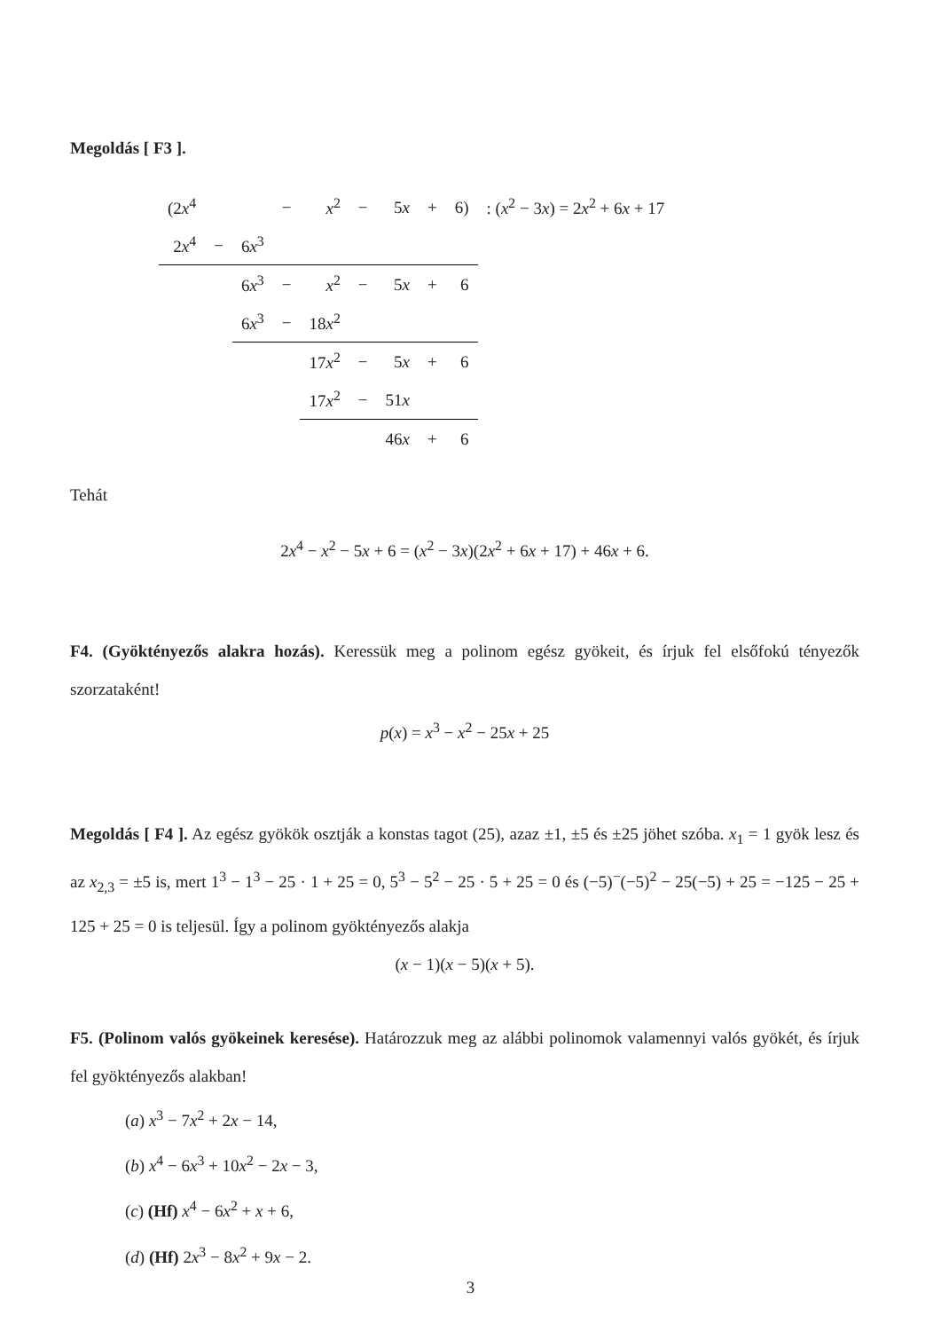Megoldás [ F3 ].
| (2 x<sup>4</sup> | | | − | x<sup>2</sup> | − | 5 x | + | 6) | : ( x<sup>2</sup> − 3 x ) = 2 x<sup>2</sup> + 6 x + 17 |
| 2 x<sup>4</sup> | − | 6 x<sup>3</sup> | | | | | | | |
| | | 6 x<sup>3</sup> | − | x<sup>2</sup> | − | 5 x | + | 6 | |
| | | 6 x<sup>3</sup> | − | 18 x<sup>2</sup> | | | | | |
| | | | | 17 x<sup>2</sup> | − | 5 x | + | 6 | |
| | | | | 17 x<sup>2</sup> | − | 51 x | | | |
| | | | | | | 46 x | + | 6 | |
Tehát
2x<sup>4</sup> − x<sup>2</sup> − 5x + 6 = (x<sup>2</sup> − 3x)(2x<sup>2</sup> + 6x + 17) + 46x + 6.
F4. (Gyöktényezős alakra hozás). Keressük meg a polinom egész gyökeit, és írjuk fel elsőfokú tényezők szorzataként!
p(x) = x<sup>3</sup> − x<sup>2</sup> − 25x + 25
Megoldás [ F4 ]. Az egész gyökök osztják a konstas tagot (25), azaz ±1, ±5 és ±25 jöhet szóba. x<sub>1</sub> = 1 gyök lesz és az x<sub>2,3</sub> = ±5 is, mert 1<sup>3</sup> − 1<sup>3</sup> − 25 · 1 + 25 = 0, 5<sup>3</sup> − 5<sup>2</sup> − 25 · 5 + 25 = 0 és (−5)<sup>−</sup>(−5)<sup>2</sup> − 25(−5) + 25 = −125 − 25 + 125 + 25 = 0 is teljesül. Így a polinom gyöktényezős alakja
(x − 1)(x − 5)(x + 5).
F5. (Polinom valós gyökeinek keresése). Határozzuk meg az alábbi polinomok valamennyi valós gyökét, és írjuk fel gyöktényezős alakban!
(a) x<sup>3</sup> − 7x<sup>2</sup> + 2x − 14,
(b) x<sup>4</sup> − 6x<sup>3</sup> + 10x<sup>2</sup> − 2x − 3,
(c) (Hf) x<sup>4</sup> − 6x<sup>2</sup> + x + 6,
(d) (Hf) 2x<sup>3</sup> − 8x<sup>2</sup> + 9x − 2.
3